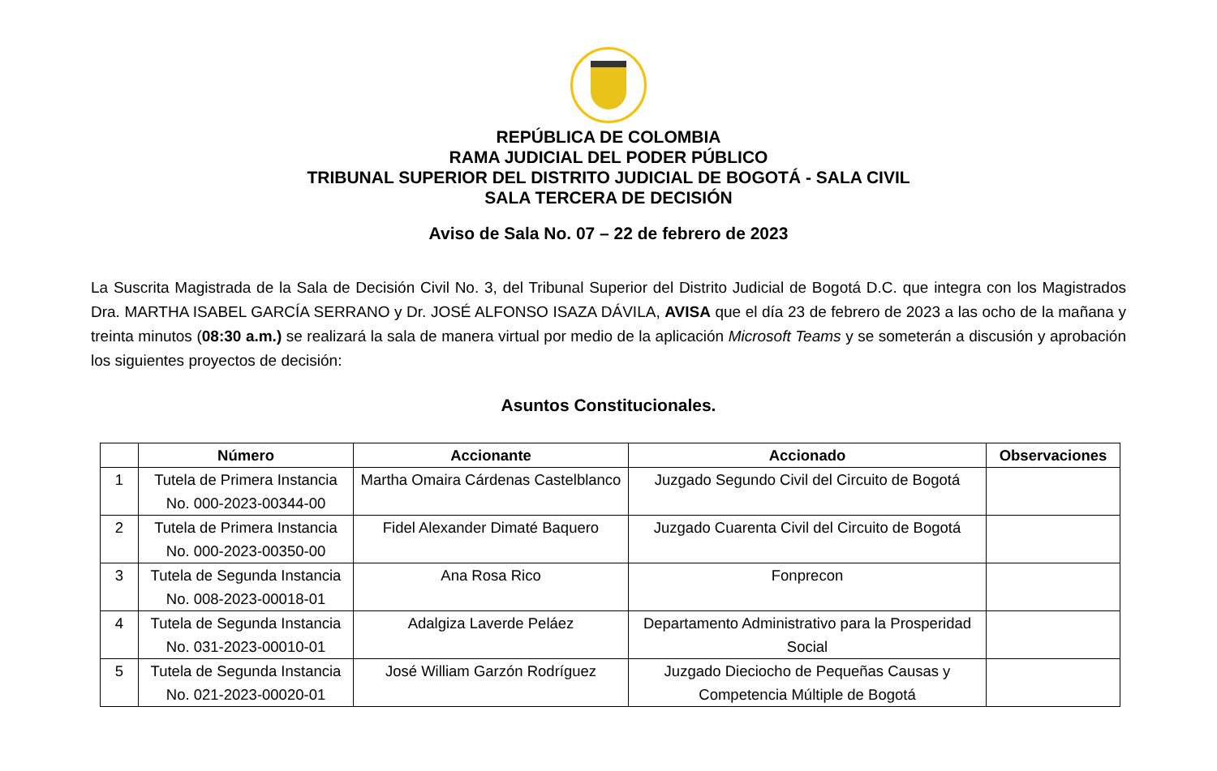REPÚBLICA DE COLOMBIA
RAMA JUDICIAL DEL PODER PÚBLICO
TRIBUNAL SUPERIOR DEL DISTRITO JUDICIAL DE BOGOTÁ - SALA CIVIL
SALA TERCERA DE DECISIÓN
Aviso de Sala No. 07 – 22 de febrero de 2023
La Suscrita Magistrada de la Sala de Decisión Civil No. 3, del Tribunal Superior del Distrito Judicial de Bogotá D.C. que integra con los Magistrados Dra. MARTHA ISABEL GARCÍA SERRANO y Dr. JOSÉ ALFONSO ISAZA DÁVILA, AVISA que el día 23 de febrero de 2023 a las ocho de la mañana y treinta minutos (08:30 a.m.) se realizará la sala de manera virtual por medio de la aplicación Microsoft Teams y se someterán a discusión y aprobación los siguientes proyectos de decisión:
Asuntos Constitucionales.
| | Número | Accionante | Accionado | Observaciones |
| --- | --- | --- | --- | --- |
| 1 | Tutela de Primera Instancia No. 000-2023-00344-00 | Martha Omaira Cárdenas Castelblanco | Juzgado Segundo Civil del Circuito de Bogotá | |
| 2 | Tutela de Primera Instancia No. 000-2023-00350-00 | Fidel Alexander Dimaté Baquero | Juzgado Cuarenta Civil del Circuito de Bogotá | |
| 3 | Tutela de Segunda Instancia No. 008-2023-00018-01 | Ana Rosa Rico | Fonprecon | |
| 4 | Tutela de Segunda Instancia No. 031-2023-00010-01 | Adalgiza Laverde Peláez | Departamento Administrativo para la Prosperidad Social | |
| 5 | Tutela de Segunda Instancia No. 021-2023-00020-01 | José William Garzón Rodríguez | Juzgado Dieciocho de Pequeñas Causas y Competencia Múltiple de Bogotá | |